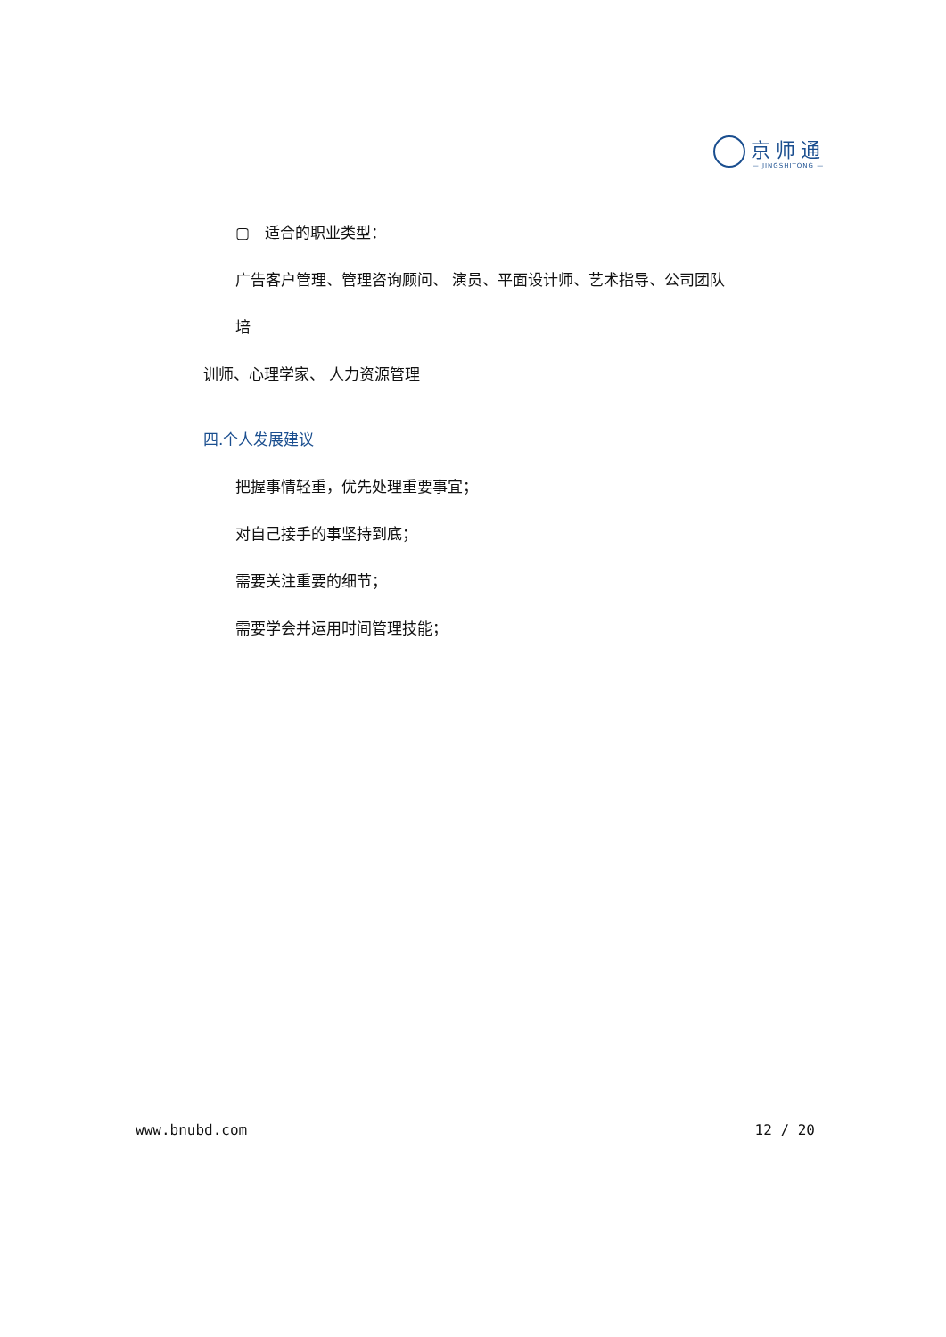京师通
— JINGSHITONG —
▢　适合的职业类型：
广告客户管理、管理咨询顾问、 演员、平面设计师、艺术指导、公司团队培
训师、心理学家、 人力资源管理
四.个人发展建议
把握事情轻重，优先处理重要事宜；
对自己接手的事坚持到底；
需要关注重要的细节；
需要学会并运用时间管理技能；
www.bnubd.com 12 / 20